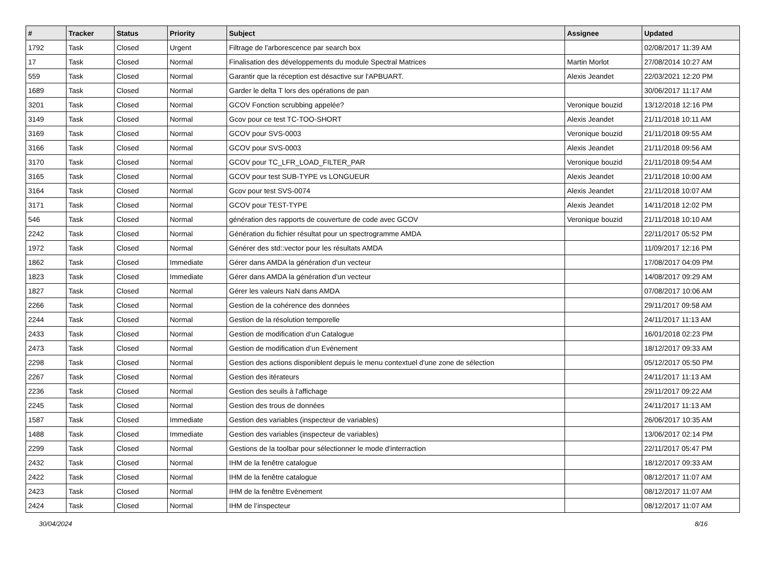| # | Tracker | Status | Priority | Subject | Assignee | Updated |
| --- | --- | --- | --- | --- | --- | --- |
| 1792 | Task | Closed | Urgent | Filtrage de l'arborescence par search box | | 02/08/2017 11:39 AM |
| 17 | Task | Closed | Normal | Finalisation des développements du module Spectral Matrices | Martin Morlot | 27/08/2014 10:27 AM |
| 559 | Task | Closed | Normal | Garantir que la réception est désactive sur l'APBUART. | Alexis Jeandet | 22/03/2021 12:20 PM |
| 1689 | Task | Closed | Normal | Garder le delta T lors des opérations de pan | | 30/06/2017 11:17 AM |
| 3201 | Task | Closed | Normal | GCOV Fonction scrubbing appelée? | Veronique bouzid | 13/12/2018 12:16 PM |
| 3149 | Task | Closed | Normal | Gcov pour ce test TC-TOO-SHORT | Alexis Jeandet | 21/11/2018 10:11 AM |
| 3169 | Task | Closed | Normal | GCOV pour SVS-0003 | Veronique bouzid | 21/11/2018 09:55 AM |
| 3166 | Task | Closed | Normal | GCOV pour SVS-0003 | Alexis Jeandet | 21/11/2018 09:56 AM |
| 3170 | Task | Closed | Normal | GCOV pour TC_LFR_LOAD_FILTER_PAR | Veronique bouzid | 21/11/2018 09:54 AM |
| 3165 | Task | Closed | Normal | GCOV pour test SUB-TYPE vs LONGUEUR | Alexis Jeandet | 21/11/2018 10:00 AM |
| 3164 | Task | Closed | Normal | Gcov pour test SVS-0074 | Alexis Jeandet | 21/11/2018 10:07 AM |
| 3171 | Task | Closed | Normal | GCOV pour TEST-TYPE | Alexis Jeandet | 14/11/2018 12:02 PM |
| 546 | Task | Closed | Normal | génération des rapports de couverture de code avec GCOV | Veronique bouzid | 21/11/2018 10:10 AM |
| 2242 | Task | Closed | Normal | Génération du fichier résultat pour un spectrogramme AMDA | | 22/11/2017 05:52 PM |
| 1972 | Task | Closed | Normal | Générer des std::vector pour les résultats AMDA | | 11/09/2017 12:16 PM |
| 1862 | Task | Closed | Immediate | Gérer dans AMDA la génération d'un vecteur | | 17/08/2017 04:09 PM |
| 1823 | Task | Closed | Immediate | Gérer dans AMDA la génération d'un vecteur | | 14/08/2017 09:29 AM |
| 1827 | Task | Closed | Normal | Gérer les valeurs NaN dans AMDA | | 07/08/2017 10:06 AM |
| 2266 | Task | Closed | Normal | Gestion de la cohérence des données | | 29/11/2017 09:58 AM |
| 2244 | Task | Closed | Normal | Gestion de la résolution temporelle | | 24/11/2017 11:13 AM |
| 2433 | Task | Closed | Normal | Gestion de modification d’un Catalogue | | 16/01/2018 02:23 PM |
| 2473 | Task | Closed | Normal | Gestion de modification d’un Evènement | | 18/12/2017 09:33 AM |
| 2298 | Task | Closed | Normal | Gestion des actions disponiblent depuis le menu contextuel d'une zone de sélection | | 05/12/2017 05:50 PM |
| 2267 | Task | Closed | Normal | Gestion des itérateurs | | 24/11/2017 11:13 AM |
| 2236 | Task | Closed | Normal | Gestion des seuils à l'affichage | | 29/11/2017 09:22 AM |
| 2245 | Task | Closed | Normal | Gestion des trous de données | | 24/11/2017 11:13 AM |
| 1587 | Task | Closed | Immediate | Gestion des variables (inspecteur de variables) | | 26/06/2017 10:35 AM |
| 1488 | Task | Closed | Immediate | Gestion des variables (inspecteur de variables) | | 13/06/2017 02:14 PM |
| 2299 | Task | Closed | Normal | Gestions de la toolbar pour sélectionner le mode d'interraction | | 22/11/2017 05:47 PM |
| 2432 | Task | Closed | Normal | IHM de la fenêtre catalogue | | 18/12/2017 09:33 AM |
| 2422 | Task | Closed | Normal | IHM de la fenêtre catalogue | | 08/12/2017 11:07 AM |
| 2423 | Task | Closed | Normal | IHM de la fenêtre Evènement | | 08/12/2017 11:07 AM |
| 2424 | Task | Closed | Normal | IHM de l’inspecteur | | 08/12/2017 11:07 AM |
30/04/2024 8/16